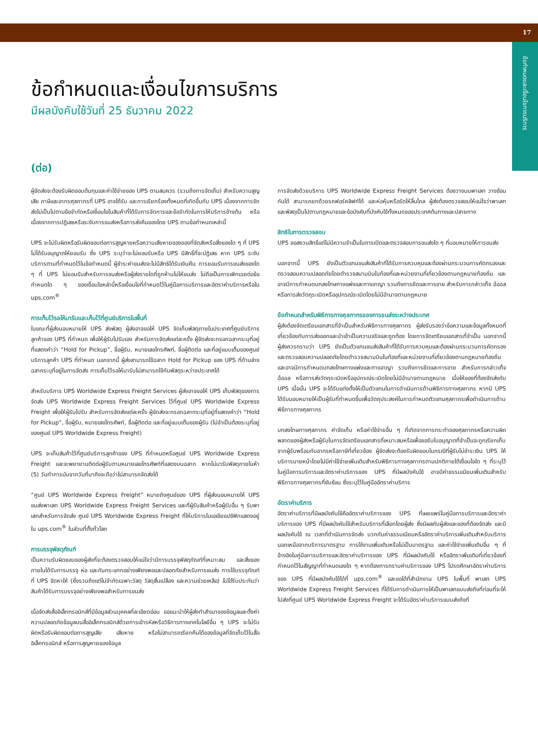17
ข้อกำหนดและเงื่อนไขการบริการ
ข้อกำหนดและเงื่อนไขการบริการ
มีผลบังคับใช้วันที่ 25 ธันวาคม 2022
(ต่อ)
ผู้จัดส่งจะต้องรับผิดชอบต้นทุนและค่าใช้จ่ายของ UPS ตามสมควร (รวมถึงการจัดเก็บ) สำหรับความสูญเสีย ภาษีและอากรศุลกากรที่ UPS อาจได้รับ และการเรียกร้องทั้งหมดที่เกิดขึ้นกับ UPS เนื่องจากการจัดส่งไม่เป็นไปตามข้อจำกัดหรือเงื่อนไขในสินค้าที่ได้รับการจัดการและข้อจำกัดในการให้บริการข้างต้น หรือเนื่องจากการปฏิเสธหรือระงับการขนส่งหรือการส่งคืนของโดย UPS ตามข้อกำหนดเหล่านี้
UPS จะไม่รับผิดหรือรับผิดชอบต่อการสูญหายหรือความเสียหายของของที่จัดส่งหรือสิ่งของใด ๆ ที่ UPS ไม่ได้รับอนุญาตให้ยอมรับ ซึ่ง UPS ระบุว่าจะไม่ยอมรับหรือ UPS มีสิทธิ์ที่จะปฏิเสธ หาก UPS ระงับบริการตามที่กำหนดไว้ในข้อกำหนดนี้ ผู้ชำระค่าขนส่งจะไม่มีสิทธิได้รับเงินคืน การยอมรับการขนส่งของใด ๆ ที่ UPS ไม่ยอมรับสำหรับการขนส่งหรือผู้ส่งรายใดที่ถูกห้ามไม่ให้ขนส่ง ไม่ถือเป็นการเพิกเฉยต่อข้อกำหนดใด ๆ ของเงื่อนไขหล่านี้หรือเงื่อนไขที่กำหนดไว้ในคู่มือการบริการและอัตราค่าบริการหรือใน ups.com<sup>®</sup>
การเก็บไว้รอให้มารับและเก็บไว้ที่ศูนย์บริการในพื้นที่
ในขณะที่ผู้ส่งมอบหมายให้ UPS ส่งพัสดุ ผู้ส่งอาจขอให้ UPS จัดเก็บพัสดุภายในประเทศที่ศูนย์บริการลูกค้าของ UPS ที่กำหนด เพื่อให้ผู้รับไปรับเอง สำหรับการจัดส่งแต่ละครั้ง ผู้จัดส่งจะกรอกฉลากระบุที่อยู่ที่แสดงคำว่า “Hold for Pickup”, ชื่อผู้รับ, หมายเลขโทรศัพท์, ชื่อผู้ติดต่อ และที่อยู่แบบเต็มของศูนย์บริการลูกค้า UPS ที่กำหนด นอกจากนี้ ผู้ส่งสามารถใช้ฉลาก Hold for Pickup ของ UPS ที่ด้านล่างฉลากระบุที่อยู่ในการจัดส่ง การเก็บไว้รอให้มารับไม่สามารถใช้กับพัสดุระหว่างประเทศได้
สำหรับบริการ UPS Worldwide Express Freight Services ผู้ส่งอาจขอให้ UPS เก็บพัสดุของการจัดส่ง UPS Worldwide Express Freight Services ไว้ที่ศูนย์ UPS Worldwide Express Freight เพื่อให้ผู้รับไปรับ สำหรับการจัดส่งแต่ละครั้ง ผู้จัดส่งจะกรอกฉลากระบุที่อยู่ที่แสดงคำว่า “Hold for Pickup”, ชื่อผู้รับ, หมายเลขโทรศัพท์, ชื่อผู้ติดต่อ และที่อยู่แบบเต็มของผู้รับ (ไม่จำเป็นต้องระบุที่อยู่ของศูนย์ UPS Worldwide Express Freight)
UPS จะเก็บสินค้าไว้ที่ศูนย์บริการลูกค้าของ UPS ที่กำหนดหรือศูนย์ UPS Worldwide Express Freight และจะพยายามติดต่อผู้รับตามหมายเลขโทรศัพท์ที่แสดงบนฉลาก หากไม่มารับพัสดุภายในห้า (5) วันทำการนับจากวันที่มาถึงจะถือว่าไม่สามารถจัดส่งได้
“ศูนย์ UPS Worldwide Express Freight” หมายถึงศูนย์ของ UPS ที่ผู้ส่งมอบหมายให้ UPS ขนส่งพาเลท UPS Worldwide Express Freight Services และที่ผู้รับสินค้าหรือผู้รับอื่น ๆ รับพาเลทสำหรับการจัดส่ง ศูนย์ UPS Worldwide Express Freight ที่ให้บริการในเอเชียแปซิฟิกแสดงอยู่ใน ups.com<sup>®</sup> ในส่วนที่ตั้งทั่วโลก
การบรรจุพัสดุภัณฑ์
เป็นความรับผิดชอบของผู้ส่งที่จะต้องตรวจสอบให้แน่ใจว่ามีการบรรจุพัสดุภัณฑ์ที่เหมาะสม และสิ่งของภายในได้รับการบรรจุ ห่อ และกันกระแทกอย่างเพียงพอและปลอดภัยสำหรับการขนส่ง การใช้บรรจุภัณฑ์ที่ UPS จัดหาให้ (ซึ่งรวมถึงแต่ไม่จำกัดเฉพาะวัสดุ วัสดุสิ้นเปลือง และความช่วยเหลือ) ไม่ได้รับประกันว่าสินค้าได้รับการบรรจุอย่างเพียงพอสำหรับการขนส่ง
เมื่อจัดส่งสื่ออิเล็กทรอนิกส์ที่มีข้อมูลส่วนบุคคลที่ละเอียดอ่อน ขอแนะนำให้ผู้ส่งทำสำเนาของข้อมูลและตั้งค่าความปลอดภัยข้อมูลบนสื่ออิเล็กทรอนิกส์ด้วยการเข้ารหัสหรือวิธีการทางเทคโนโลยีอื่น ๆ UPS จะไม่รับผิดหรือรับผิดชอบต่อการสูญเสีย เสียหาย หรือไม่สามารถเรียกคืนได้ของข้อมูลที่จัดเก็บไว้ในสื่ออิเล็กทรอนิกส์ หรือการสูญหายของข้อมูล
การจัดส่งด้วยบริการ UPS Worldwide Express Freight Services ต้องวางบนพาเลท วางซ้อนกันได้ สามารถยกด้วยรถฟอร์คลิฟท์ได้ และห่อหุ้มหรือรัดให้ลื่นไถล ผู้ส่งต้องตรวจสอบให้แน่ใจว่าพาเลทและพัสดุเป็นไปตามกฎหมายและข้อบังคับที่บังคับใช้ทั้งหมดของประเทศต้นทางและปลายทาง
สิทธิในการตรวจสอบ
UPS ขอสงวนสิทธิ์แต่ไม่มีความจำเป็นในการเปิดและตรวจสอบการขนส่งใด ๆ ที่มอบหมายให้การขนส่ง
นอกจากนี้ UPS ยังเป็นตัวแทนขนส่งสินค้าที่ได้รับการควบคุมและต้องผ่านกระบวนการคัดกรองและตรวจสอบความปลอดภัยโดยตำรวจสนามบินในท้องที่และหน่วยงานที่เกี่ยวข้องตามกฎหมายท้องถิ่น และอาจมีการกำหนดบทลงโทษทางแพ่งและทางอาญา รวมถึงการยึดและการขาย สำหรับการกล่าวเท็จ ฉ้อฉล หรือการส่งวัตถุระเบิดหรืออุปกรณ์ระเบิดโดยไม่มีอำนาจตามกฎหมาย
ข้อกำหนดสำหรับพิธีการทางศุลกากรของการขนส่งระหว่างประเทศ
ผู้ส่งต้องจัดเตรียมเอกสารที่จำเป็นสำหรับพิธีการทางศุลกากร ผู้ส่งรับรองว่าข้อความและข้อมูลทั้งหมดที่เกี่ยวข้องกับการส่งออกและนำเข้าเป็นความจริงและถูกต้อง โดยการจัดเตรียมเอกสารที่จำเป็น นอกจากนี้ ผู้ส่งควรทราบว่า UPS ยังเป็นตัวแทนขนส่งสินค้าที่ได้รับการควบคุมและต้องผ่านกระบวนการคัดกรองและตรวจสอบความปลอดภัยโดยตำรวจสนามบินในท้องที่และหน่วยงานที่เกี่ยวข้องตามกฎหมายท้องถิ่น และอาจมีการกำหนดบทลงโทษทางแพ่งและทางอาญา รวมถึงการยึดและการขาย สำหรับการกล่าวเท็จ ฉ้อฉล หรือการส่งวัตถุระเบิดหรืออุปกรณ์ระเบิดโดยไม่มีอำนาจตามกฎหมาย เมื่อให้ของที่ต้องจัดส่งกับ UPS เมื่อนั้น UPS จะได้รับแต่งตั้งให้เป็นตัวแทนในการดำเนินการด้านพิธีการทางศุลกากร หากมี UPS ได้รับมอบหมายให้เป็นผู้รับที่กำหนดขึ้นเพื่อวัตถุประสงค์ในการกำหนดตัวแทนศุลกากรเพื่อดำเนินการด้านพิธีการทางศุลกากร
บทลงโทษทางศุลกากร ค่าจัดเก็บ หรือค่าใช้จ่ายอื่น ๆ ที่เกิดจากการกระทำของศุลกากรหรือความผิดพลาดของผู้ส่งหรือผู้รับในการจัดเตรียมเอกสารที่เหมาะสมหรือเพื่อขอรับใบอนุญาตที่จำเป็นจะถูกเรียกเก็บจากผู้รับพร้อมกับอากรหรือภาษีที่เกี่ยวข้อง ผู้จัดส่งจะต้องรับผิดชอบในกรณีที่ผู้รับไม่ชำระเงิน UPS ให้บริการนายหน้าโดยไม่มีค่าใช้จ่ายเพิ่มเติมสำหรับพิธีการทางศุลกากรตามปกติภายใต้เงื่อนไขใด ๆ ที่ระบุไว้ในคู่มือการบริการและอัตราค่าบริการของ UPS ที่มีผลบังคับใช้ อาจมีค่าธรรมเนียมเพิ่มเติมสำหรับพิธีการทางศุลกากรที่ซับซ้อน ซึ่งระบุไว้ในคู่มืออัตราค่าบริการ
อัตราค่าบริการ
อัตราค่าบริการที่มีผลบังคับใช้คืออัตราค่าบริการของ UPS ที่เผยแพร่ในคู่มือการบริการและอัตราค่าบริการของ UPS ที่มีผลบังคับใช้สำหรับบริการที่เลือกโดยผู้ส่ง ซึ่งมีผลกับผู้ส่งและของที่ต้องจัดส่ง และมีผลบังคับใช้ ณ เวลาที่ดำเนินการจัดส่ง บวกกับค่าธรรมเนียมหรืออัตราค่าบริการเพิ่มเติมสำหรับบริการนอกเหนือจากบริการมาตรฐาน การใช้งานเพิ่มเติมหรือไม่เป็นมาตรฐาน และค่าใช้จ่ายเพิ่มเติมอื่น ๆ ที่อ้างอิงในคู่มือการบริการและอัตราค่าบริการของ UPS ที่มีผลบังคับใช้ หรืออัตราเพิ่มเติมที่เกี่ยวข้องที่กำหนดไว้ในสัญญาที่กำหนดเองใด ๆ หากต้องการทราบค่าบริการของ UPS โปรดศึกษาอัตราค่าบริการของ UPS ที่มีผลบังคับใช้ได้ที่ ups.com<sup>®</sup> และขอได้ที่สำนักงาน UPS ในพื้นที่ พาเลท UPS Worldwide Express Freight Services ที่ได้รับการดำเนินการให้เป็นพาเลทแบบส่งถึงที่ก่อนที่จะให้ไปส่งที่ศูนย์ UPS Worldwide Express Freight จะได้รับอัตราค่าบริการแบบส่งถึงที่